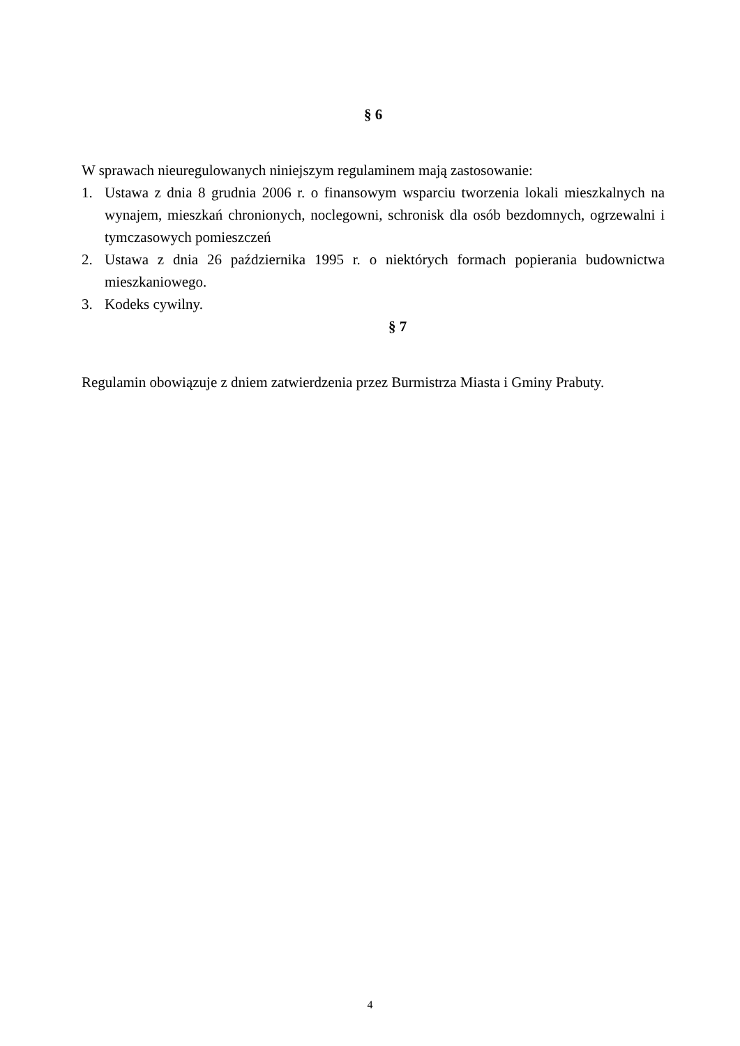§ 6
W sprawach nieuregulowanych niniejszym regulaminem mają zastosowanie:
1. Ustawa z dnia 8 grudnia 2006 r. o finansowym wsparciu tworzenia lokali mieszkalnych na wynajem, mieszkań chronionych, noclegowni, schronisk dla osób bezdomnych, ogrzewalni i tymczasowych pomieszczeń
2. Ustawa z dnia 26 października 1995 r. o niektórych formach popierania budownictwa mieszkaniowego.
3. Kodeks cywilny.
§ 7
Regulamin obowiązuje z dniem zatwierdzenia przez Burmistrza Miasta i Gminy Prabuty.
4